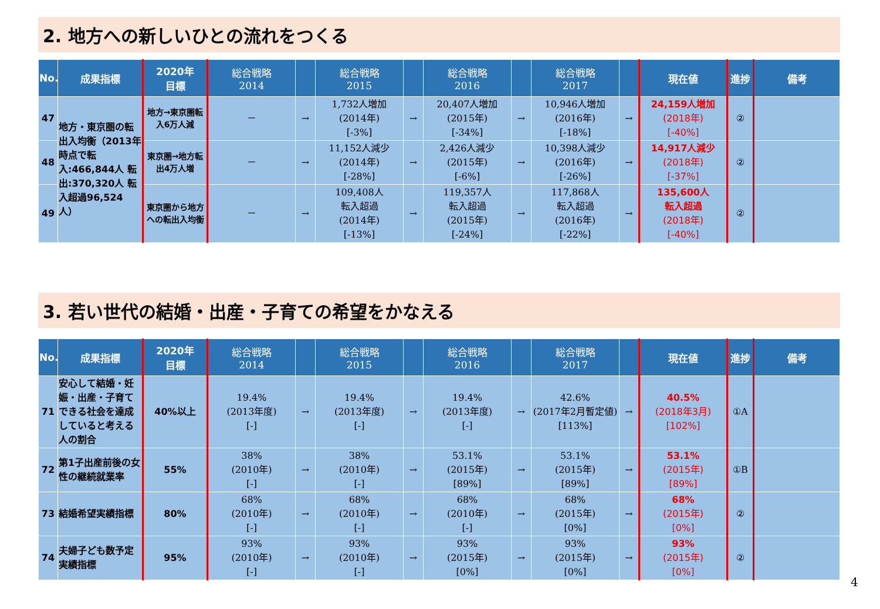2. 地方への新しいひとの流れをつくる
| No. | 成果指標 | 2020年 目標 | 総合戦略 2014 | | 総合戦略 2015 | | 総合戦略 2016 | | 総合戦略 2017 | | 現在値 | 進捗 | 備考 |
| --- | --- | --- | --- | --- | --- | --- | --- | --- | --- | --- | --- | --- | --- |
| 47 | 地方・東京圏の転出入均衡（2013年時点で転入:466,844人 転出:370,320人 転入超過96,524人） | 地方→東京圏転入6万人減 | － | → | 1,732人増加 (2014年) [-3%] | → | 20,407人増加 (2015年) [-34%] | → | 10,946人増加 (2016年) [-18%] | → | 24,159人増加 (2018年) [-40%] | ② | |
| 48 | | 東京圏→地方転出4万人増 | － | → | 11,152人減少 (2014年) [-28%] | → | 2,426人減少 (2015年) [-6%] | → | 10,398人減少 (2016年) [-26%] | → | 14,917人減少 (2018年) [-37%] | ② | |
| 49 | | 東京圏から地方への転出入均衡 | － | → | 109,408人 転入超過 (2014年) [-13%] | → | 119,357人 転入超過 (2015年) [-24%] | → | 117,868人 転入超過 (2016年) [-22%] | → | 135,600人 転入超過 (2018年) [-40%] | ② | |
3. 若い世代の結婚・出産・子育ての希望をかなえる
| No. | 成果指標 | 2020年 目標 | 総合戦略 2014 | | 総合戦略 2015 | | 総合戦略 2016 | | 総合戦略 2017 | | 現在値 | 進捗 | 備考 |
| --- | --- | --- | --- | --- | --- | --- | --- | --- | --- | --- | --- | --- | --- |
| 71 | 安心して結婚・妊娠・出産・子育てできる社会を達成していると考える人の割合 | 40%以上 | 19.4% (2013年度) [-] | → | 19.4% (2013年度) [-] | → | 19.4% (2013年度) [-] | → | 42.6% (2017年2月暫定値) [113%] | → | 40.5% (2018年3月) [102%] | ①A | |
| 72 | 第1子出産前後の女性の継続就業率 | 55% | 38% (2010年) [-] | → | 38% (2010年) [-] | → | 53.1% (2015年) [89%] | → | 53.1% (2015年) [89%] | → | 53.1% (2015年) [89%] | ①B | |
| 73 | 結婚希望実績指標 | 80% | 68% (2010年) [-] | → | 68% (2010年) [-] | → | 68% (2010年) [-] | → | 68% (2015年) [0%] | → | 68% (2015年) [0%] | ② | |
| 74 | 夫婦子ども数予定実績指標 | 95% | 93% (2010年) [-] | → | 93% (2010年) [-] | → | 93% (2015年) [0%] | → | 93% (2015年) [0%] | → | 93% (2015年) [0%] | ② | |
4